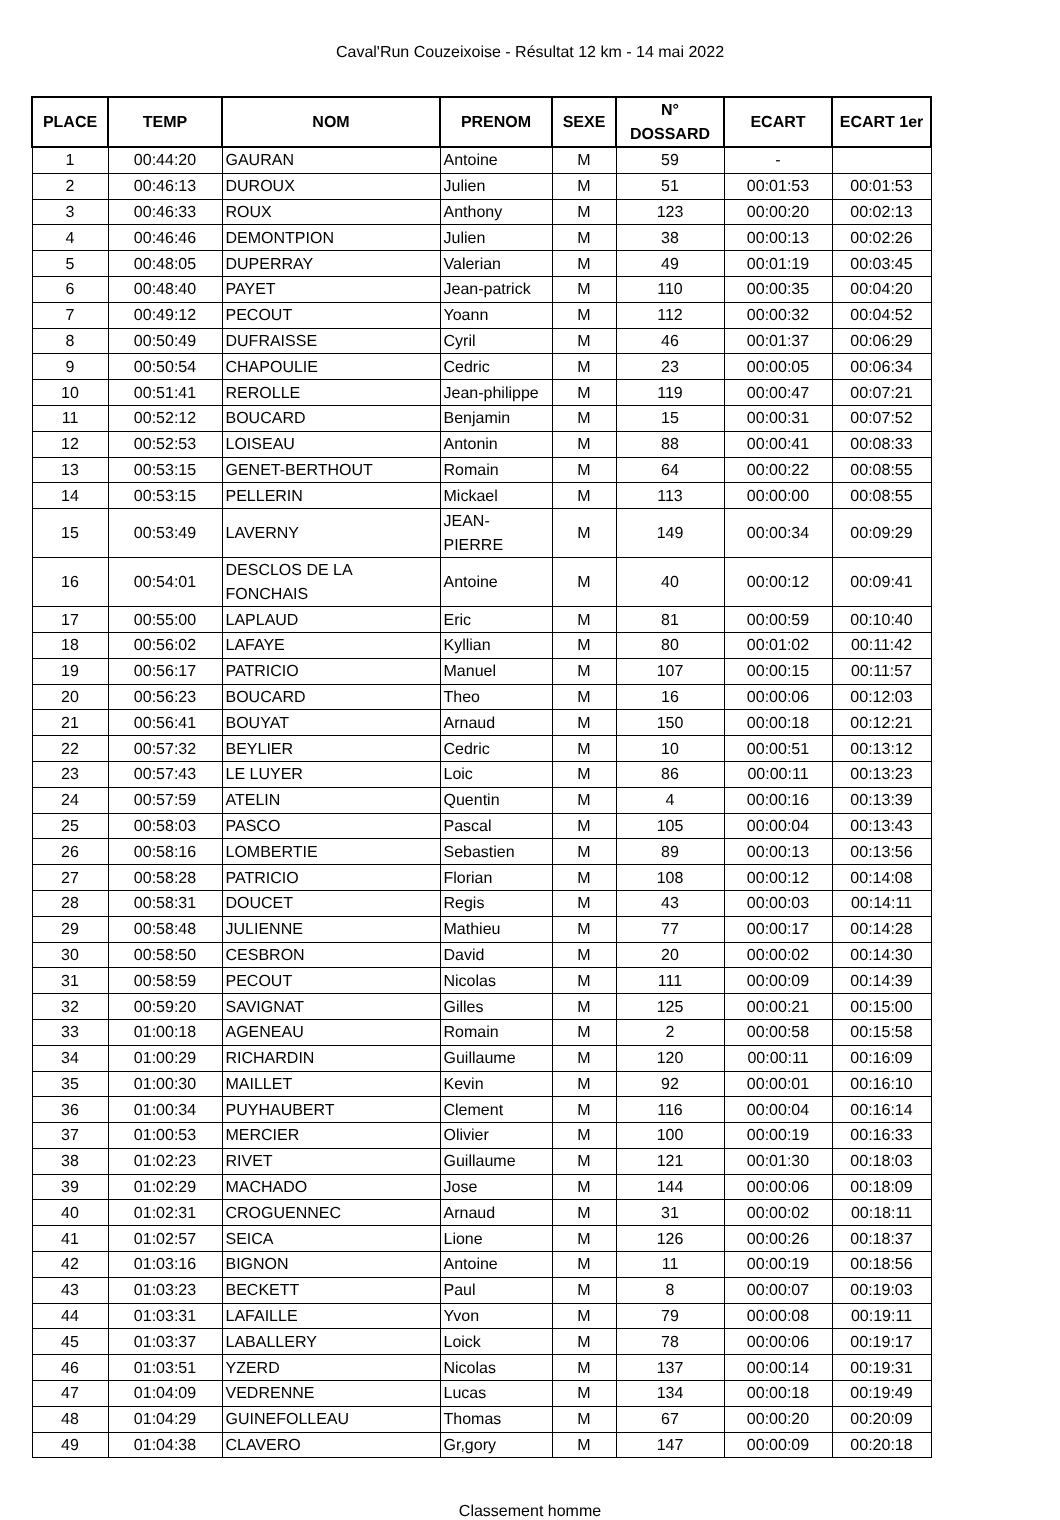Caval'Run Couzeixoise - Résultat 12 km - 14 mai 2022
| PLACE | TEMP | NOM | PRENOM | SEXE | N° DOSSARD | ECART | ECART 1er |
| --- | --- | --- | --- | --- | --- | --- | --- |
| 1 | 00:44:20 | GAURAN | Antoine | M | 59 | - | |
| 2 | 00:46:13 | DUROUX | Julien | M | 51 | 00:01:53 | 00:01:53 |
| 3 | 00:46:33 | ROUX | Anthony | M | 123 | 00:00:20 | 00:02:13 |
| 4 | 00:46:46 | DEMONTPION | Julien | M | 38 | 00:00:13 | 00:02:26 |
| 5 | 00:48:05 | DUPERRAY | Valerian | M | 49 | 00:01:19 | 00:03:45 |
| 6 | 00:48:40 | PAYET | Jean-patrick | M | 110 | 00:00:35 | 00:04:20 |
| 7 | 00:49:12 | PECOUT | Yoann | M | 112 | 00:00:32 | 00:04:52 |
| 8 | 00:50:49 | DUFRAISSE | Cyril | M | 46 | 00:01:37 | 00:06:29 |
| 9 | 00:50:54 | CHAPOULIE | Cedric | M | 23 | 00:00:05 | 00:06:34 |
| 10 | 00:51:41 | REROLLE | Jean-philippe | M | 119 | 00:00:47 | 00:07:21 |
| 11 | 00:52:12 | BOUCARD | Benjamin | M | 15 | 00:00:31 | 00:07:52 |
| 12 | 00:52:53 | LOISEAU | Antonin | M | 88 | 00:00:41 | 00:08:33 |
| 13 | 00:53:15 | GENET-BERTHOUT | Romain | M | 64 | 00:00:22 | 00:08:55 |
| 14 | 00:53:15 | PELLERIN | Mickael | M | 113 | 00:00:00 | 00:08:55 |
| 15 | 00:53:49 | LAVERNY | JEAN-PIERRE | M | 149 | 00:00:34 | 00:09:29 |
| 16 | 00:54:01 | DESCLOS DE LA FONCHAIS | Antoine | M | 40 | 00:00:12 | 00:09:41 |
| 17 | 00:55:00 | LAPLAUD | Eric | M | 81 | 00:00:59 | 00:10:40 |
| 18 | 00:56:02 | LAFAYE | Kyllian | M | 80 | 00:01:02 | 00:11:42 |
| 19 | 00:56:17 | PATRICIO | Manuel | M | 107 | 00:00:15 | 00:11:57 |
| 20 | 00:56:23 | BOUCARD | Theo | M | 16 | 00:00:06 | 00:12:03 |
| 21 | 00:56:41 | BOUYAT | Arnaud | M | 150 | 00:00:18 | 00:12:21 |
| 22 | 00:57:32 | BEYLIER | Cedric | M | 10 | 00:00:51 | 00:13:12 |
| 23 | 00:57:43 | LE LUYER | Loic | M | 86 | 00:00:11 | 00:13:23 |
| 24 | 00:57:59 | ATELIN | Quentin | M | 4 | 00:00:16 | 00:13:39 |
| 25 | 00:58:03 | PASCO | Pascal | M | 105 | 00:00:04 | 00:13:43 |
| 26 | 00:58:16 | LOMBERTIE | Sebastien | M | 89 | 00:00:13 | 00:13:56 |
| 27 | 00:58:28 | PATRICIO | Florian | M | 108 | 00:00:12 | 00:14:08 |
| 28 | 00:58:31 | DOUCET | Regis | M | 43 | 00:00:03 | 00:14:11 |
| 29 | 00:58:48 | JULIENNE | Mathieu | M | 77 | 00:00:17 | 00:14:28 |
| 30 | 00:58:50 | CESBRON | David | M | 20 | 00:00:02 | 00:14:30 |
| 31 | 00:58:59 | PECOUT | Nicolas | M | 111 | 00:00:09 | 00:14:39 |
| 32 | 00:59:20 | SAVIGNAT | Gilles | M | 125 | 00:00:21 | 00:15:00 |
| 33 | 01:00:18 | AGENEAU | Romain | M | 2 | 00:00:58 | 00:15:58 |
| 34 | 01:00:29 | RICHARDIN | Guillaume | M | 120 | 00:00:11 | 00:16:09 |
| 35 | 01:00:30 | MAILLET | Kevin | M | 92 | 00:00:01 | 00:16:10 |
| 36 | 01:00:34 | PUYHAUBERT | Clement | M | 116 | 00:00:04 | 00:16:14 |
| 37 | 01:00:53 | MERCIER | Olivier | M | 100 | 00:00:19 | 00:16:33 |
| 38 | 01:02:23 | RIVET | Guillaume | M | 121 | 00:01:30 | 00:18:03 |
| 39 | 01:02:29 | MACHADO | Jose | M | 144 | 00:00:06 | 00:18:09 |
| 40 | 01:02:31 | CROGUENNEC | Arnaud | M | 31 | 00:00:02 | 00:18:11 |
| 41 | 01:02:57 | SEICA | Lione | M | 126 | 00:00:26 | 00:18:37 |
| 42 | 01:03:16 | BIGNON | Antoine | M | 11 | 00:00:19 | 00:18:56 |
| 43 | 01:03:23 | BECKETT | Paul | M | 8 | 00:00:07 | 00:19:03 |
| 44 | 01:03:31 | LAFAILLE | Yvon | M | 79 | 00:00:08 | 00:19:11 |
| 45 | 01:03:37 | LABALLERY | Loick | M | 78 | 00:00:06 | 00:19:17 |
| 46 | 01:03:51 | YZERD | Nicolas | M | 137 | 00:00:14 | 00:19:31 |
| 47 | 01:04:09 | VEDRENNE | Lucas | M | 134 | 00:00:18 | 00:19:49 |
| 48 | 01:04:29 | GUINEFOLLEAU | Thomas | M | 67 | 00:00:20 | 00:20:09 |
| 49 | 01:04:38 | CLAVERO | Gr,gory | M | 147 | 00:00:09 | 00:20:18 |
Classement homme